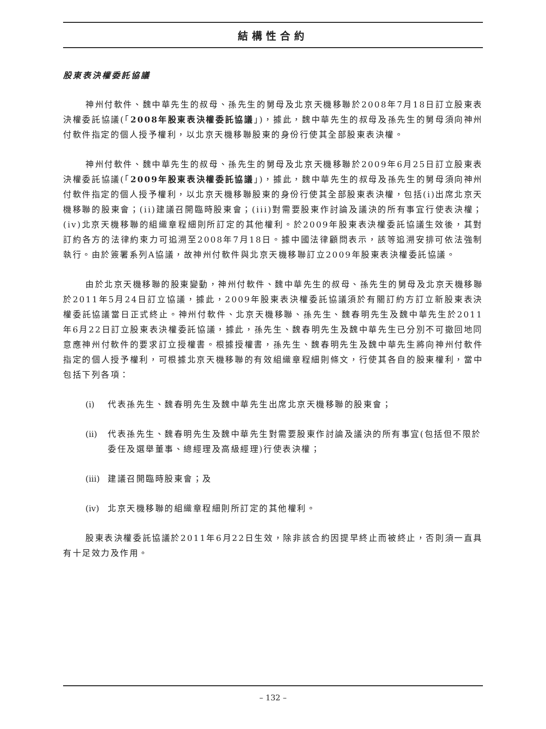結構性合約
股東表決權委託協議
神州付軟件、魏中華先生的叔母、孫先生的舅母及北京天機移聯於2008年7月18日訂立股東表決權委託協議(「2008年股東表決權委託協議」)，據此，魏中華先生的叔母及孫先生的舅母須向神州付軟件指定的個人授予權利，以北京天機移聯股東的身份行使其全部股東表決權。
神州付軟件、魏中華先生的叔母、孫先生的舅母及北京天機移聯於2009年6月25日訂立股東表決權委託協議(「2009年股東表決權委託協議」)，據此，魏中華先生的叔母及孫先生的舅母須向神州付軟件指定的個人授予權利，以北京天機移聯股東的身份行使其全部股東表決權，包括(i)出席北京天機移聯的股東會；(ii)建議召開臨時股東會；(iii)對需要股東作討論及議決的所有事宜行使表決權；(iv)北京天機移聯的組織章程細則所訂定的其他權利。於2009年股東表決權委託協議生效後，其對訂約各方的法律約束力可追溯至2008年7月18日。據中國法律顧問表示，該等追溯安排可依法強制執行。由於簽署系列A協議，故神州付軟件與北京天機移聯訂立2009年股東表決權委託協議。
由於北京天機移聯的股東變動，神州付軟件、魏中華先生的叔母、孫先生的舅母及北京天機移聯於2011年5月24日訂立協議，據此，2009年股東表決權委託協議須於有關訂約方訂立新股東表決權委託協議當日正式終止。神州付軟件、北京天機移聯、孫先生、魏春明先生及魏中華先生於2011年6月22日訂立股東表決權委託協議，據此，孫先生、魏春明先生及魏中華先生已分別不可撤回地同意應神州付軟件的要求訂立授權書。根據授權書，孫先生、魏春明先生及魏中華先生將向神州付軟件指定的個人授予權利，可根據北京天機移聯的有效組織章程細則條文，行使其各自的股東權利，當中包括下列各項：
(i) 代表孫先生、魏春明先生及魏中華先生出席北京天機移聯的股東會；
(ii) 代表孫先生、魏春明先生及魏中華先生對需要股東作討論及議決的所有事宜(包括但不限於委任及選舉董事、總經理及高級經理)行使表決權；
(iii) 建議召開臨時股東會；及
(iv) 北京天機移聯的組織章程細則所訂定的其他權利。
股東表決權委託協議於2011年6月22日生效，除非該合約因提早終止而被終止，否則須一直具有十足效力及作用。
– 132 –